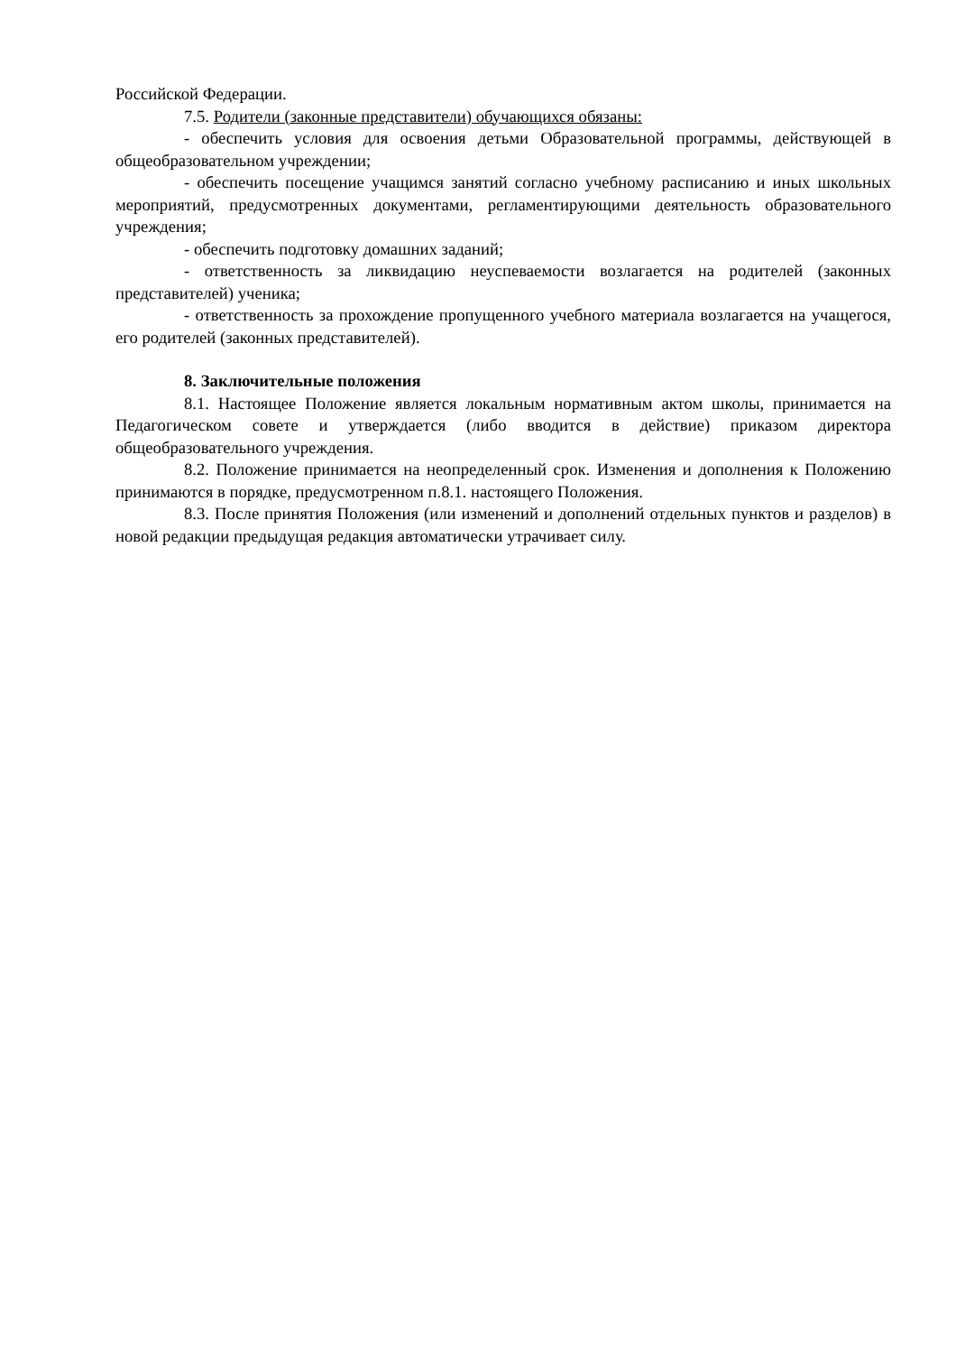Российской Федерации.
7.5. Родители (законные представители) обучающихся обязаны:
- обеспечить условия для освоения детьми Образовательной программы, действующей в общеобразовательном учреждении;
- обеспечить посещение учащимся занятий согласно учебному расписанию и иных школьных мероприятий, предусмотренных документами, регламентирующими деятельность образовательного учреждения;
- обеспечить подготовку домашних заданий;
- ответственность за ликвидацию неуспеваемости возлагается на родителей (законных представителей) ученика;
- ответственность за прохождение пропущенного учебного материала возлагается на учащегося, его родителей (законных представителей).
8. Заключительные положения
8.1. Настоящее Положение является локальным нормативным актом школы, принимается на Педагогическом совете и утверждается (либо вводится в действие) приказом директора общеобразовательного учреждения.
8.2. Положение принимается на неопределенный срок. Изменения и дополнения к Положению принимаются в порядке, предусмотренном п.8.1. настоящего Положения.
8.3. После принятия Положения (или изменений и дополнений отдельных пунктов и разделов) в новой редакции предыдущая редакция автоматически утрачивает силу.